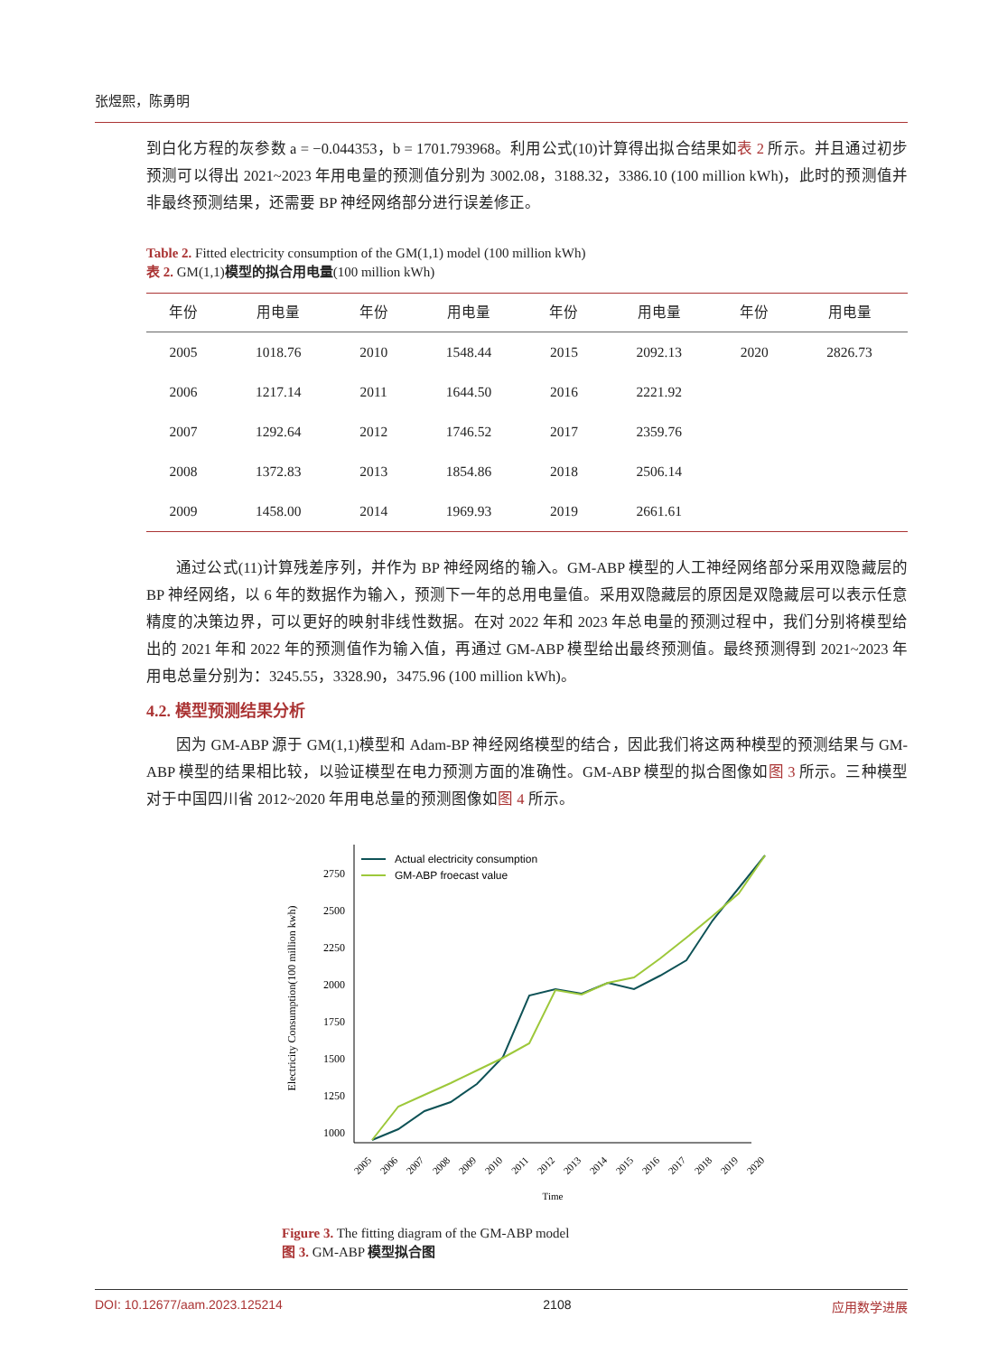张煜熙，陈勇明
到白化方程的灰参数 a = −0.044353，b = 1701.793968。利用公式(10)计算得出拟合结果如表 2 所示。并且通过初步预测可以得出 2021~2023 年用电量的预测值分别为 3002.08，3188.32，3386.10 (100 million kWh)，此时的预测值并非最终预测结果，还需要 BP 神经网络部分进行误差修正。
Table 2. Fitted electricity consumption of the GM(1,1) model (100 million kWh)
表 2. GM(1,1)模型的拟合用电量(100 million kWh)
| 年份 | 用电量 | 年份 | 用电量 | 年份 | 用电量 | 年份 | 用电量 |
| --- | --- | --- | --- | --- | --- | --- | --- |
| 2005 | 1018.76 | 2010 | 1548.44 | 2015 | 2092.13 | 2020 | 2826.73 |
| 2006 | 1217.14 | 2011 | 1644.50 | 2016 | 2221.92 | | |
| 2007 | 1292.64 | 2012 | 1746.52 | 2017 | 2359.76 | | |
| 2008 | 1372.83 | 2013 | 1854.86 | 2018 | 2506.14 | | |
| 2009 | 1458.00 | 2014 | 1969.93 | 2019 | 2661.61 | | |
通过公式(11)计算残差序列，并作为 BP 神经网络的输入。GM-ABP 模型的人工神经网络部分采用双隐藏层的 BP 神经网络，以 6 年的数据作为输入，预测下一年的总用电量值。采用双隐藏层的原因是双隐藏层可以表示任意精度的决策边界，可以更好的映射非线性数据。在对 2022 年和 2023 年总电量的预测过程中，我们分别将模型给出的 2021 年和 2022 年的预测值作为输入值，再通过 GM-ABP 模型给出最终预测值。最终预测得到 2021~2023 年用电总量分别为：3245.55，3328.90，3475.96 (100 million kWh)。
4.2. 模型预测结果分析
因为 GM-ABP 源于 GM(1,1)模型和 Adam-BP 神经网络模型的结合，因此我们将这两种模型的预测结果与 GM-ABP 模型的结果相比较，以验证模型在电力预测方面的准确性。GM-ABP 模型的拟合图像如图 3 所示。三种模型对于中国四川省 2012~2020 年用电总量的预测图像如图 4 所示。
1000
1250
1500
1750
2000
2250
2500
2750
Electricity Consumption(100 million kwh)
2005
2006
2007
2008
2009
2010
2011
2012
2013
2014
2015
2016
2017
2018
2019
2020
Time
Actual electricity consumption
GM-ABP froecast value
Figure 3. The fitting diagram of the GM-ABP model
图 3. GM-ABP 模型拟合图
DOI: 10.12677/aam.2023.125214 2108 应用数学进展